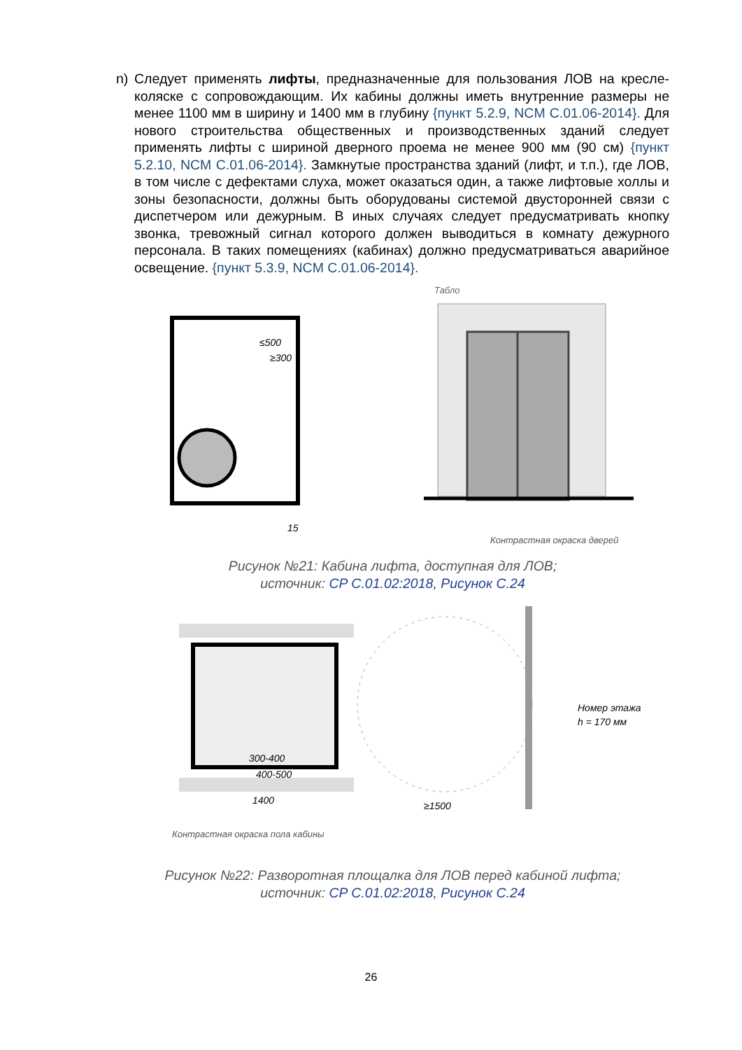n) Следует применять лифты, предназначенные для пользования ЛОВ на кресле-коляске с сопровождающим. Их кабины должны иметь внутренние размеры не менее 1100 мм в ширину и 1400 мм в глубину {пункт 5.2.9, NCM C.01.06-2014}. Для нового строительства общественных и производственных зданий следует применять лифты с шириной дверного проема не менее 900 мм (90 см) {пункт 5.2.10, NCM C.01.06-2014}. Замкнутые пространства зданий (лифт, и т.п.), где ЛОВ, в том числе с дефектами слуха, может оказаться один, а также лифтовые холлы и зоны безопасности, должны быть оборудованы системой двусторонней связи с диспетчером или дежурным. В иных случаях следует предусматривать кнопку звонка, тревожный сигнал которого должен выводиться в комнату дежурного персонала. В таких помещениях (кабинах) должно предусматриваться аварийное освещение. {пункт 5.3.9, NCM C.01.06-2014}.
≤500
≥300
15
Табло
Контрастная окраска дверей
Рисунок №21: Кабина лифта, доступная для ЛОВ;
источник: CP C.01.02:2018, Рисунок C.24
300-400
400-500
1400
≥1500
Номер этажа
h = 170 мм
Контрастная окраска пола кабины
Рисунок №22: Разворотная площалка для ЛОВ перед кабиной лифта;
источник: CP C.01.02:2018, Рисунок C.24
26